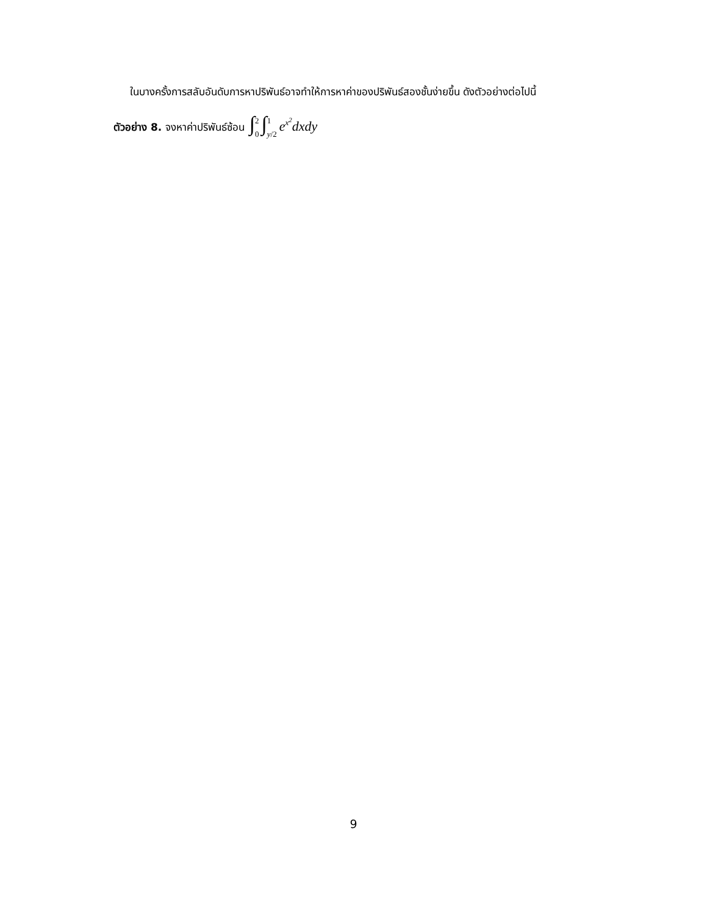ในบางครั้งการสลับอันดับการหาปริพันธ์อาจทำให้การหาค่าของปริพันธ์สองชั้นง่ายขึ้น ดังตัวอย่างต่อไปนี้
ตัวอย่าง 8. จงหาค่าปริพันธ์ซ้อน ∫2 0 ∫1 y/2 e<sup>x<sup>2</sup></sup>dxdy
9